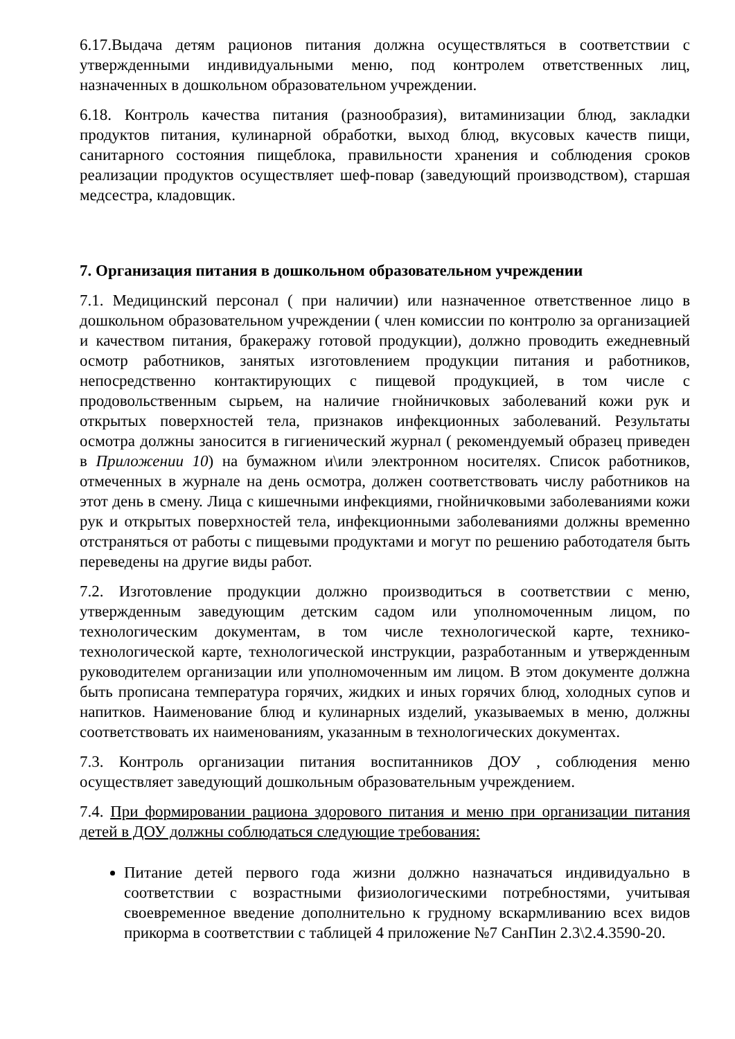6.17.Выдача детям рационов питания должна осуществляться в соответствии с утвержденными индивидуальными меню, под контролем ответственных лиц, назначенных в дошкольном образовательном учреждении.
6.18. Контроль качества питания (разнообразия), витаминизации блюд, закладки продуктов питания, кулинарной обработки, выход блюд, вкусовых качеств пищи, санитарного состояния пищеблока, правильности хранения и соблюдения сроков реализации продуктов осуществляет шеф-повар (заведующий производством), старшая медсестра, кладовщик.
7. Организация питания в дошкольном образовательном учреждении
7.1. Медицинский персонал ( при наличии) или назначенное ответственное лицо в дошкольном образовательном учреждении ( член комиссии по контролю за организацией и качеством питания, бракеражу готовой продукции), должно проводить ежедневный осмотр работников, занятых изготовлением продукции питания и работников, непосредственно контактирующих с пищевой продукцией, в том числе с продовольственным сырьем, на наличие гнойничковых заболеваний кожи рук и открытых поверхностей тела, признаков инфекционных заболеваний. Результаты осмотра должны заносится в гигиенический журнал ( рекомендуемый образец приведен в Приложении 10) на бумажном и\или электронном носителях. Список работников, отмеченных в журнале на день осмотра, должен соответствовать числу работников на этот день в смену. Лица с кишечными инфекциями, гнойничковыми заболеваниями кожи рук и открытых поверхностей тела, инфекционными заболеваниями должны временно отстраняться от работы с пищевыми продуктами и могут по решению работодателя быть переведены на другие виды работ.
7.2. Изготовление продукции должно производиться в соответствии с меню, утвержденным заведующим детским садом или уполномоченным лицом, по технологическим документам, в том числе технологической карте, технико-технологической карте, технологической инструкции, разработанным и утвержденным руководителем организации или уполномоченным им лицом. В этом документе должна быть прописана температура горячих, жидких и иных горячих блюд, холодных супов и напитков. Наименование блюд и кулинарных изделий, указываемых в меню, должны соответствовать их наименованиям, указанным в технологических документах.
7.3. Контроль организации питания воспитанников ДОУ , соблюдения меню осуществляет заведующий дошкольным образовательным учреждением.
7.4. При формировании рациона здорового питания и меню при организации питания детей в ДОУ должны соблюдаться следующие требования:
Питание детей первого года жизни должно назначаться индивидуально в соответствии с возрастными физиологическими потребностями, учитывая своевременное введение дополнительно к грудному вскармливанию всех видов прикорма в соответствии с таблицей 4 приложение №7 СанПин 2.3\2.4.3590-20.